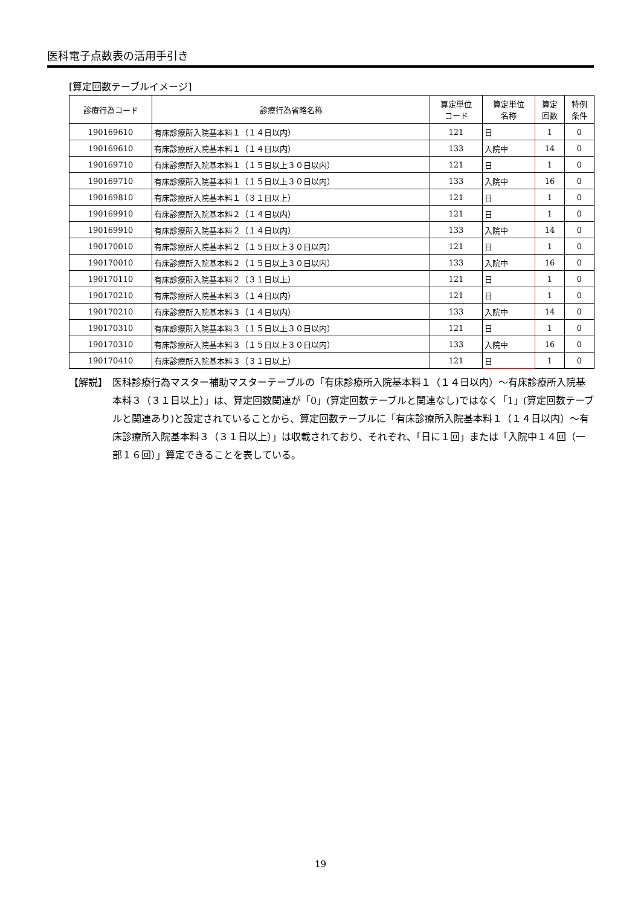医科電子点数表の活用手引き
[算定回数テーブルイメージ]
| 診療行為コード | 診療行為省略名称 | 算定単位 コード | 算定単位 名称 | 算定 回数 | 特例 条件 |
| --- | --- | --- | --- | --- | --- |
| 190169610 | 有床診療所入院基本料１（１４日以内） | 121 | 日 | 1 | 0 |
| 190169610 | 有床診療所入院基本料１（１４日以内） | 133 | 入院中 | 14 | 0 |
| 190169710 | 有床診療所入院基本料１（１５日以上３０日以内） | 121 | 日 | 1 | 0 |
| 190169710 | 有床診療所入院基本料１（１５日以上３０日以内） | 133 | 入院中 | 16 | 0 |
| 190169810 | 有床診療所入院基本料１（３１日以上） | 121 | 日 | 1 | 0 |
| 190169910 | 有床診療所入院基本料２（１４日以内） | 121 | 日 | 1 | 0 |
| 190169910 | 有床診療所入院基本料２（１４日以内） | 133 | 入院中 | 14 | 0 |
| 190170010 | 有床診療所入院基本料２（１５日以上３０日以内） | 121 | 日 | 1 | 0 |
| 190170010 | 有床診療所入院基本料２（１５日以上３０日以内） | 133 | 入院中 | 16 | 0 |
| 190170110 | 有床診療所入院基本料２（３１日以上） | 121 | 日 | 1 | 0 |
| 190170210 | 有床診療所入院基本料３（１４日以内） | 121 | 日 | 1 | 0 |
| 190170210 | 有床診療所入院基本料３（１４日以内） | 133 | 入院中 | 14 | 0 |
| 190170310 | 有床診療所入院基本料３（１５日以上３０日以内） | 121 | 日 | 1 | 0 |
| 190170310 | 有床診療所入院基本料３（１５日以上３０日以内） | 133 | 入院中 | 16 | 0 |
| 190170410 | 有床診療所入院基本料３（３１日以上） | 121 | 日 | 1 | 0 |
【解説】　医科診療行為マスター補助マスターテーブルの「有床診療所入院基本料１（１４日以内）～有床診療所入院基本料３（３１日以上）」は、算定回数関連が「0」(算定回数テーブルと関連なし)ではなく「1」(算定回数テーブルと関連あり)と設定されていることから、算定回数テーブルに「有床診療所入院基本料１（１４日以内）～有床診療所入院基本料３（３１日以上）」は収載されており、それぞれ、「日に１回」または「入院中１４回（一部１６回）」算定できることを表している。
19